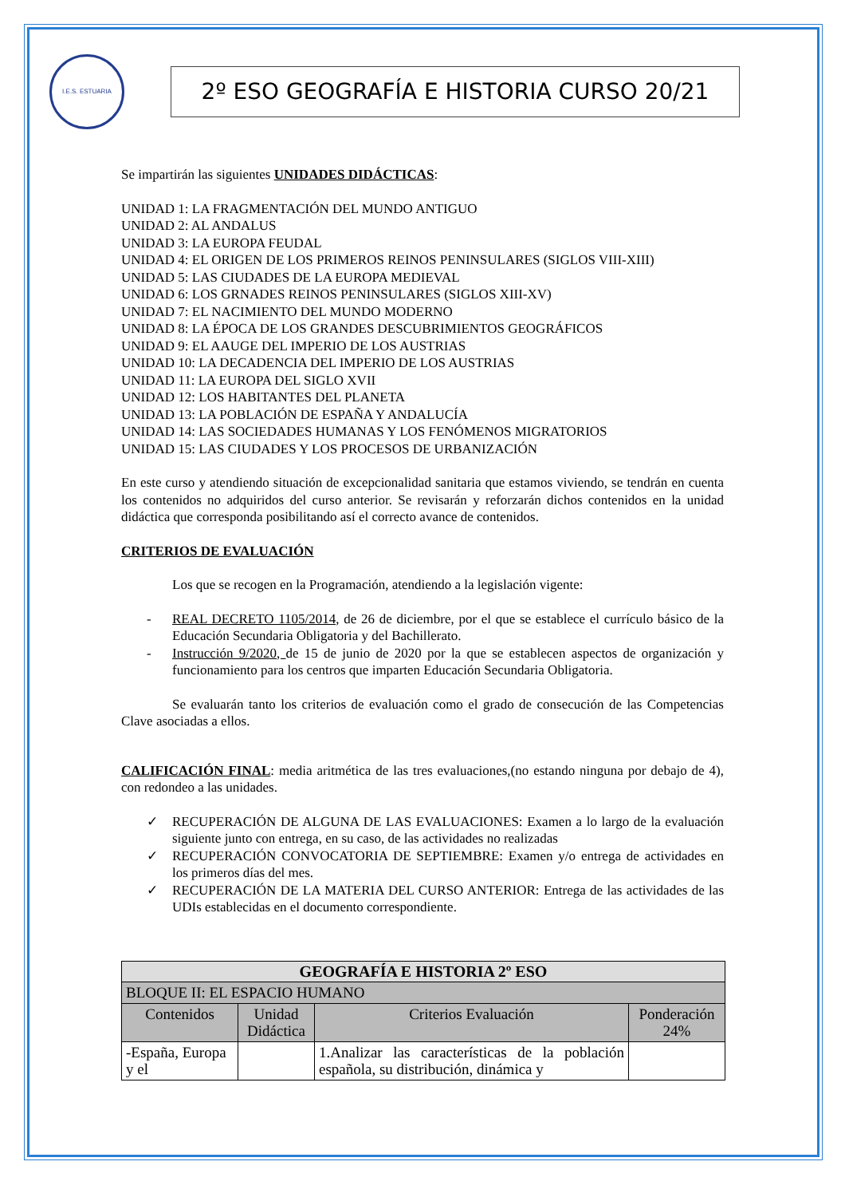I.E.S. ESTUARIA
2º ESO GEOGRAFÍA E HISTORIA CURSO 20/21
Se impartirán las siguientes UNIDADES DIDÁCTICAS:
UNIDAD 1: LA FRAGMENTACIÓN DEL MUNDO ANTIGUO
UNIDAD 2: AL ANDALUS
UNIDAD 3: LA EUROPA FEUDAL
UNIDAD 4: EL ORIGEN DE LOS PRIMEROS REINOS PENINSULARES (SIGLOS VIII-XIII)
UNIDAD 5: LAS CIUDADES DE LA EUROPA MEDIEVAL
UNIDAD 6: LOS GRNADES REINOS PENINSULARES (SIGLOS XIII-XV)
UNIDAD 7: EL NACIMIENTO DEL MUNDO MODERNO
UNIDAD 8: LA ÉPOCA DE LOS GRANDES DESCUBRIMIENTOS GEOGRÁFICOS
UNIDAD 9: EL AAUGE DEL IMPERIO DE LOS AUSTRIAS
UNIDAD 10: LA DECADENCIA DEL IMPERIO DE LOS AUSTRIAS
UNIDAD 11: LA EUROPA DEL SIGLO XVII
UNIDAD 12: LOS HABITANTES DEL PLANETA
UNIDAD 13: LA POBLACIÓN DE ESPAÑA Y ANDALUCÍA
UNIDAD 14: LAS SOCIEDADES HUMANAS Y LOS FENÓMENOS MIGRATORIOS
UNIDAD 15: LAS CIUDADES Y LOS PROCESOS DE URBANIZACIÓN
En este curso y atendiendo situación de excepcionalidad sanitaria que estamos viviendo, se tendrán en cuenta los contenidos no adquiridos del curso anterior. Se revisarán y reforzarán dichos contenidos en la unidad didáctica que corresponda posibilitando así el correcto avance de contenidos.
CRITERIOS DE EVALUACIÓN
Los que se recogen en la Programación, atendiendo a la legislación vigente:
- REAL DECRETO 1105/2014, de 26 de diciembre, por el que se establece el currículo básico de la Educación Secundaria Obligatoria y del Bachillerato.
- Instrucción 9/2020, de 15 de junio de 2020 por la que se establecen aspectos de organización y funcionamiento para los centros que imparten Educación Secundaria Obligatoria.
Se evaluarán tanto los criterios de evaluación como el grado de consecución de las Competencias Clave asociadas a ellos.
CALIFICACIÓN FINAL: media aritmética de las tres evaluaciones,(no estando ninguna por debajo de 4), con redondeo a las unidades.
✓ RECUPERACIÓN DE ALGUNA DE LAS EVALUACIONES: Examen a lo largo de la evaluación siguiente junto con entrega, en su caso, de las actividades no realizadas
✓ RECUPERACIÓN CONVOCATORIA DE SEPTIEMBRE: Examen y/o entrega de actividades en los primeros días del mes.
✓ RECUPERACIÓN DE LA MATERIA DEL CURSO ANTERIOR: Entrega de las actividades de las UDIs establecidas en el documento correspondiente.
| GEOGRAFÍA E HISTORIA 2º ESO | | | |
| --- | --- | --- | --- |
| BLOQUE II: EL ESPACIO HUMANO | | | |
| Contenidos | Unidad Didáctica | Criterios Evaluación | Ponderación 24% |
| -España, Europa y el | | 1.Analizar las características de la población española, su distribución, dinámica y | |